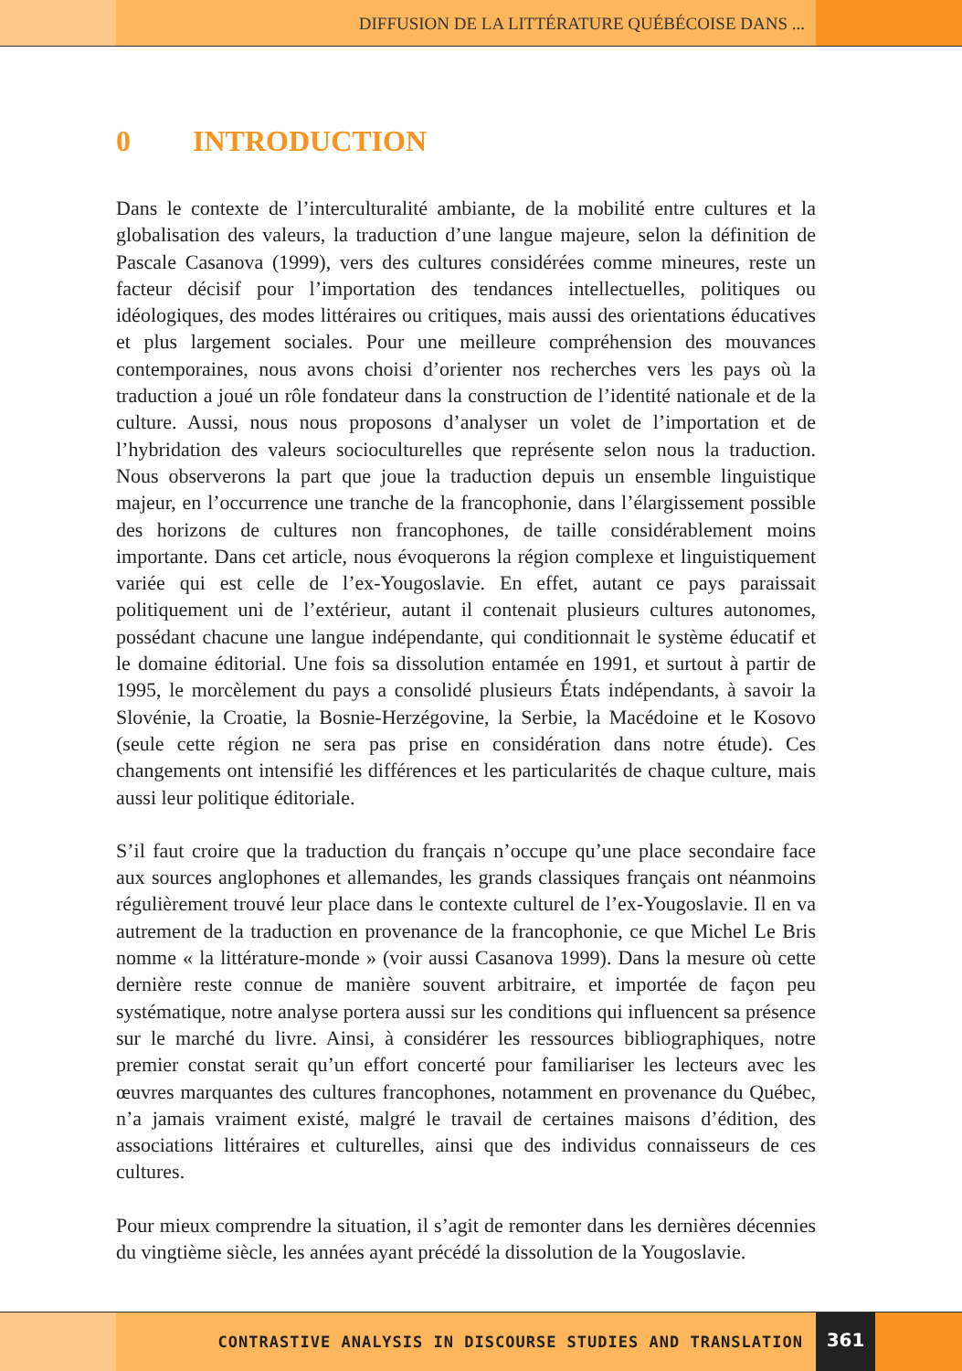DIFFUSION DE LA LITTÉRATURE QUÉBÉCOISE DANS ...
0 INTRODUCTION
Dans le contexte de l’interculturalité ambiante, de la mobilité entre cultures et la globalisation des valeurs, la traduction d’une langue majeure, selon la définition de Pascale Casanova (1999), vers des cultures considérées comme mineures, reste un facteur décisif pour l’importation des tendances intellectuelles, politiques ou idéologiques, des modes littéraires ou critiques, mais aussi des orientations éducatives et plus largement sociales. Pour une meilleure compréhension des mouvances contemporaines, nous avons choisi d’orienter nos recherches vers les pays où la traduction a joué un rôle fondateur dans la construction de l’identité nationale et de la culture. Aussi, nous nous proposons d’analyser un volet de l’importation et de l’hybridation des valeurs socioculturelles que représente selon nous la traduction. Nous observerons la part que joue la traduction depuis un ensemble linguistique majeur, en l’occurrence une tranche de la francophonie, dans l’élargissement possible des horizons de cultures non francophones, de taille considérablement moins importante. Dans cet article, nous évoquerons la région complexe et linguistiquement variée qui est celle de l’ex-Yougoslavie. En effet, autant ce pays paraissait politiquement uni de l’extérieur, autant il contenait plusieurs cultures autonomes, possédant chacune une langue indépendante, qui conditionnait le système éducatif et le domaine éditorial. Une fois sa dissolution entamée en 1991, et surtout à partir de 1995, le morcèlement du pays a consolidé plusieurs États indépendants, à savoir la Slovénie, la Croatie, la Bosnie-Herzégovine, la Serbie, la Macédoine et le Kosovo (seule cette région ne sera pas prise en considération dans notre étude). Ces changements ont intensifié les différences et les particularités de chaque culture, mais aussi leur politique éditoriale.
S’il faut croire que la traduction du français n’occupe qu’une place secondaire face aux sources anglophones et allemandes, les grands classiques français ont néanmoins régulièrement trouvé leur place dans le contexte culturel de l’ex-Yougoslavie. Il en va autrement de la traduction en provenance de la francophonie, ce que Michel Le Bris nomme « la littérature-monde » (voir aussi Casanova 1999). Dans la mesure où cette dernière reste connue de manière souvent arbitraire, et importée de façon peu systématique, notre analyse portera aussi sur les conditions qui influencent sa présence sur le marché du livre. Ainsi, à considérer les ressources bibliographiques, notre premier constat serait qu’un effort concerté pour familiariser les lecteurs avec les œuvres marquantes des cultures francophones, notamment en provenance du Québec, n’a jamais vraiment existé, malgré le travail de certaines maisons d’édition, des associations littéraires et culturelles, ainsi que des individus connaisseurs de ces cultures.
Pour mieux comprendre la situation, il s’agit de remonter dans les dernières décennies du vingtième siècle, les années ayant précédé la dissolution de la Yougoslavie.
CONTRASTIVE ANALYSIS IN DISCOURSE STUDIES AND TRANSLATION
361